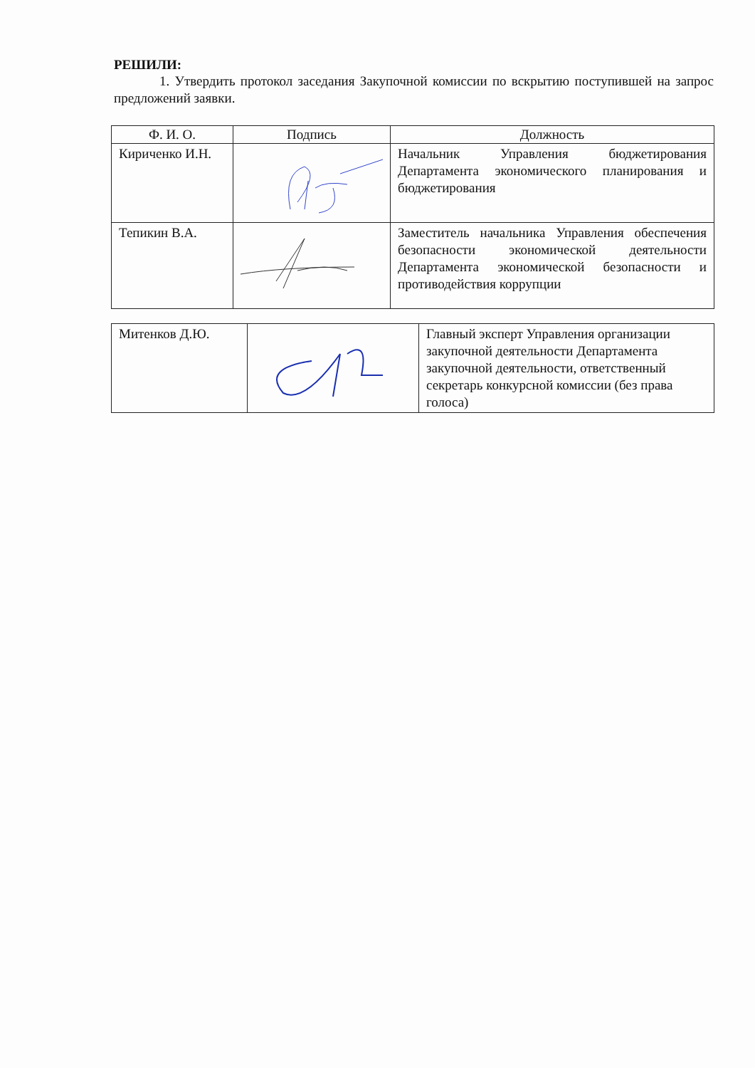РЕШИЛИ:
1. Утвердить протокол заседания Закупочной комиссии по вскрытию поступившей на запрос предложений заявки.
| Ф. И. О. | Подпись | Должность |
| --- | --- | --- |
| Кириченко И.Н. | | Начальник Управления бюджетирования Департамента экономического планирования и бюджетирования |
| Тепикин В.А. | | Заместитель начальника Управления обеспечения безопасности экономической деятельности Департамента экономической безопасности и противодействия коррупции |
| Митенков Д.Ю. | | Главный эксперт Управления организации закупочной деятельности Департамента закупочной деятельности, ответственный секретарь конкурсной комиссии (без права голоса) |